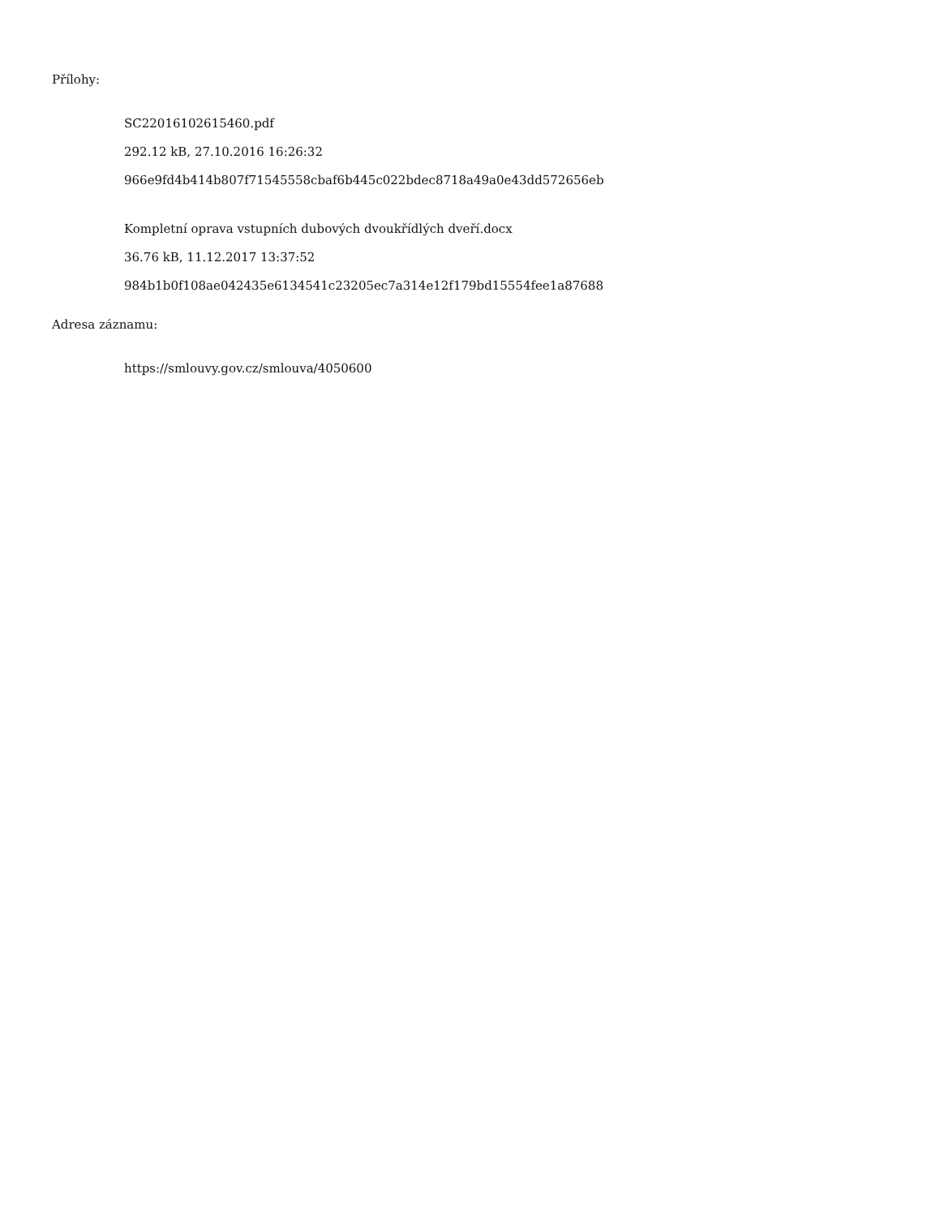Přílohy:
SC22016102615460.pdf
292.12 kB, 27.10.2016 16:26:32
966e9fd4b414b807f71545558cbaf6b445c022bdec8718a49a0e43dd572656eb
Kompletní oprava vstupních dubových dvoukřídlých dveří.docx
36.76 kB, 11.12.2017 13:37:52
984b1b0f108ae042435e6134541c23205ec7a314e12f179bd15554fee1a87688
Adresa záznamu:
https://smlouvy.gov.cz/smlouva/4050600